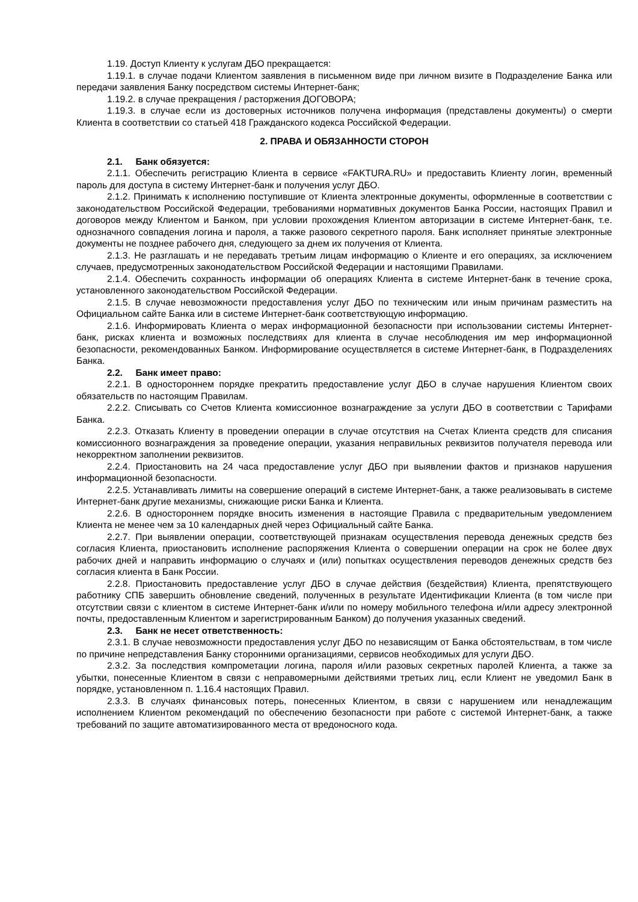1.19. Доступ Клиенту к услугам ДБО прекращается:
1.19.1. в случае подачи Клиентом заявления в письменном виде при личном визите в Подразделение Банка или передачи заявления Банку посредством системы Интернет-банк;
1.19.2. в случае прекращения / расторжения ДОГОВОРА;
1.19.3. в случае если из достоверных источников получена информация (представлены документы) о смерти Клиента в соответствии со статьей 418 Гражданского кодекса Российской Федерации.
2. ПРАВА И ОБЯЗАННОСТИ СТОРОН
2.1. Банк обязуется:
2.1.1. Обеспечить регистрацию Клиента в сервисе «FAKTURA.RU» и предоставить Клиенту логин, временный пароль для доступа в систему Интернет-банк и получения услуг ДБО.
2.1.2. Принимать к исполнению поступившие от Клиента электронные документы, оформленные в соответствии с законодательством Российской Федерации, требованиями нормативных документов Банка России, настоящих Правил и договоров между Клиентом и Банком, при условии прохождения Клиентом авторизации в системе Интернет-банк, т.е. однозначного совпадения логина и пароля, а также разового секретного пароля. Банк исполняет принятые электронные документы не позднее рабочего дня, следующего за днем их получения от Клиента.
2.1.3. Не разглашать и не передавать третьим лицам информацию о Клиенте и его операциях, за исключением случаев, предусмотренных законодательством Российской Федерации и настоящими Правилами.
2.1.4. Обеспечить сохранность информации об операциях Клиента в системе Интернет-банк в течение срока, установленного законодательством Российской Федерации.
2.1.5. В случае невозможности предоставления услуг ДБО по техническим или иным причинам разместить на Официальном сайте Банка или в системе Интернет-банк соответствующую информацию.
2.1.6. Информировать Клиента о мерах информационной безопасности при использовании системы Интернет-банк, рисках клиента и возможных последствиях для клиента в случае несоблюдения им мер информационной безопасности, рекомендованных Банком. Информирование осуществляется в системе Интернет-банк, в Подразделениях Банка.
2.2. Банк имеет право:
2.2.1. В одностороннем порядке прекратить предоставление услуг ДБО в случае нарушения Клиентом своих обязательств по настоящим Правилам.
2.2.2. Списывать со Счетов Клиента комиссионное вознаграждение за услуги ДБО в соответствии с Тарифами Банка.
2.2.3. Отказать Клиенту в проведении операции в случае отсутствия на Счетах Клиента средств для списания комиссионного вознаграждения за проведение операции, указания неправильных реквизитов получателя перевода или некорректном заполнении реквизитов.
2.2.4. Приостановить на 24 часа предоставление услуг ДБО при выявлении фактов и признаков нарушения информационной безопасности.
2.2.5. Устанавливать лимиты на совершение операций в системе Интернет-банк, а также реализовывать в системе Интернет-банк другие механизмы, снижающие риски Банка и Клиента.
2.2.6. В одностороннем порядке вносить изменения в настоящие Правила с предварительным уведомлением Клиента не менее чем за 10 календарных дней через Официальный сайте Банка.
2.2.7. При выявлении операции, соответствующей признакам осуществления перевода денежных средств без согласия Клиента, приостановить исполнение распоряжения Клиента о совершении операции на срок не более двух рабочих дней и направить информацию о случаях и (или) попытках осуществления переводов денежных средств без согласия клиента в Банк России.
2.2.8. Приостановить предоставление услуг ДБО в случае действия (бездействия) Клиента, препятствующего работнику СПБ завершить обновление сведений, полученных в результате Идентификации Клиента (в том числе при отсутствии связи с клиентом в системе Интернет-банк и/или по номеру мобильного телефона и/или адресу электронной почты, предоставленным Клиентом и зарегистрированным Банком) до получения указанных сведений.
2.3. Банк не несет ответственность:
2.3.1. В случае невозможности предоставления услуг ДБО по независящим от Банка обстоятельствам, в том числе по причине непредставления Банку сторонними организациями, сервисов необходимых для услуги ДБО.
2.3.2. За последствия компрометации логина, пароля и/или разовых секретных паролей Клиента, а также за убытки, понесенные Клиентом в связи с неправомерными действиями третьих лиц, если Клиент не уведомил Банк в порядке, установленном п. 1.16.4 настоящих Правил.
2.3.3. В случаях финансовых потерь, понесенных Клиентом, в связи с нарушением или ненадлежащим исполнением Клиентом рекомендаций по обеспечению безопасности при работе с системой Интернет-банк, а также требований по защите автоматизированного места от вредоносного кода.